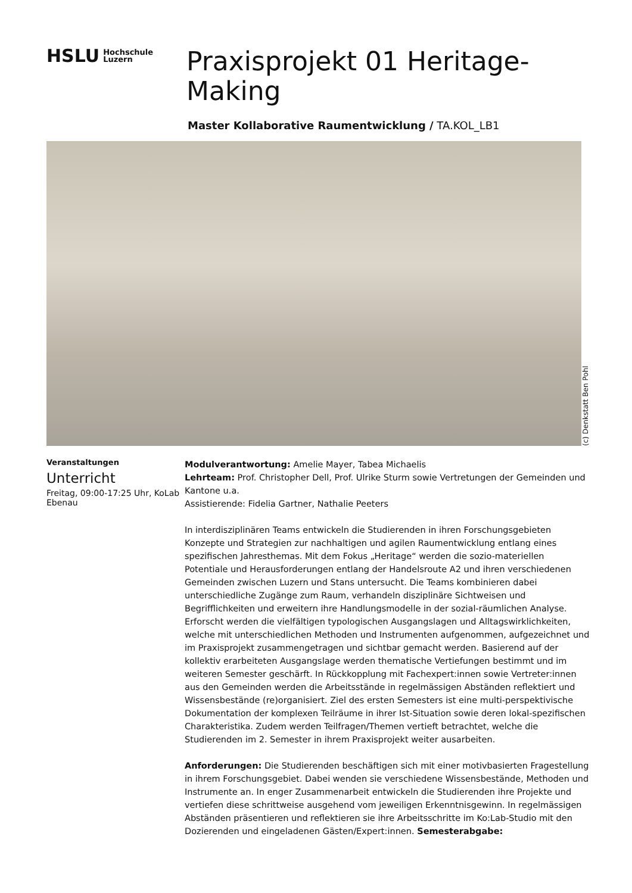HSLU Hochschule
Luzern
Praxisprojekt 01 Heritage-Making
Master Kollaborative Raumentwicklung / TA.KOL_LB1
(c) Denkstatt Ben Pohl
Veranstaltungen
Unterricht
Freitag, 09:00-17:25 Uhr, KoLab Ebenau
Modulverantwortung: Amelie Mayer, Tabea Michaelis
Lehrteam: Prof. Christopher Dell, Prof. Ulrike Sturm sowie Vertretungen der Gemeinden und Kantone u.a.
Assistierende: Fidelia Gartner, Nathalie Peeters
In interdisziplinären Teams entwickeln die Studierenden in ihren Forschungsgebieten Konzepte und Strategien zur nachhaltigen und agilen Raumentwicklung entlang eines spezifischen Jahresthemas. Mit dem Fokus „Heritage“ werden die sozio-materiellen Potentiale und Herausforderungen entlang der Handelsroute A2 und ihren verschiedenen Gemeinden zwischen Luzern und Stans untersucht. Die Teams kombinieren dabei unterschiedliche Zugänge zum Raum, verhandeln disziplinäre Sichtweisen und Begrifflichkeiten und erweitern ihre Handlungsmodelle in der sozial-räumlichen Analyse. Erforscht werden die vielfältigen typologischen Ausgangslagen und Alltagswirklichkeiten, welche mit unterschiedlichen Methoden und Instrumenten aufgenommen, aufgezeichnet und im Praxisprojekt zusammengetragen und sichtbar gemacht werden. Basierend auf der kollektiv erarbeiteten Ausgangslage werden thematische Vertiefungen bestimmt und im weiteren Semester geschärft. In Rückkopplung mit Fachexpert:innen sowie Vertreter:innen aus den Gemeinden werden die Arbeitsstände in regelmässigen Abständen reflektiert und Wissensbestände (re)organisiert. Ziel des ersten Semesters ist eine multi-perspektivische Dokumentation der komplexen Teilräume in ihrer Ist-Situation sowie deren lokal-spezifischen Charakteristika. Zudem werden Teilfragen/Themen vertieft betrachtet, welche die Studierenden im 2. Semester in ihrem Praxisprojekt weiter ausarbeiten.
Anforderungen: Die Studierenden beschäftigen sich mit einer motivbasierten Fragestellung in ihrem Forschungsgebiet. Dabei wenden sie verschiedene Wissensbestände, Methoden und Instrumente an. In enger Zusammenarbeit entwickeln die Studierenden ihre Projekte und vertiefen diese schrittweise ausgehend vom jeweiligen Erkenntnisgewinn. In regelmässigen Abständen präsentieren und reflektieren sie ihre Arbeitsschritte im Ko:Lab-Studio mit den Dozierenden und eingeladenen Gästen/Expert:innen. Semesterabgabe: